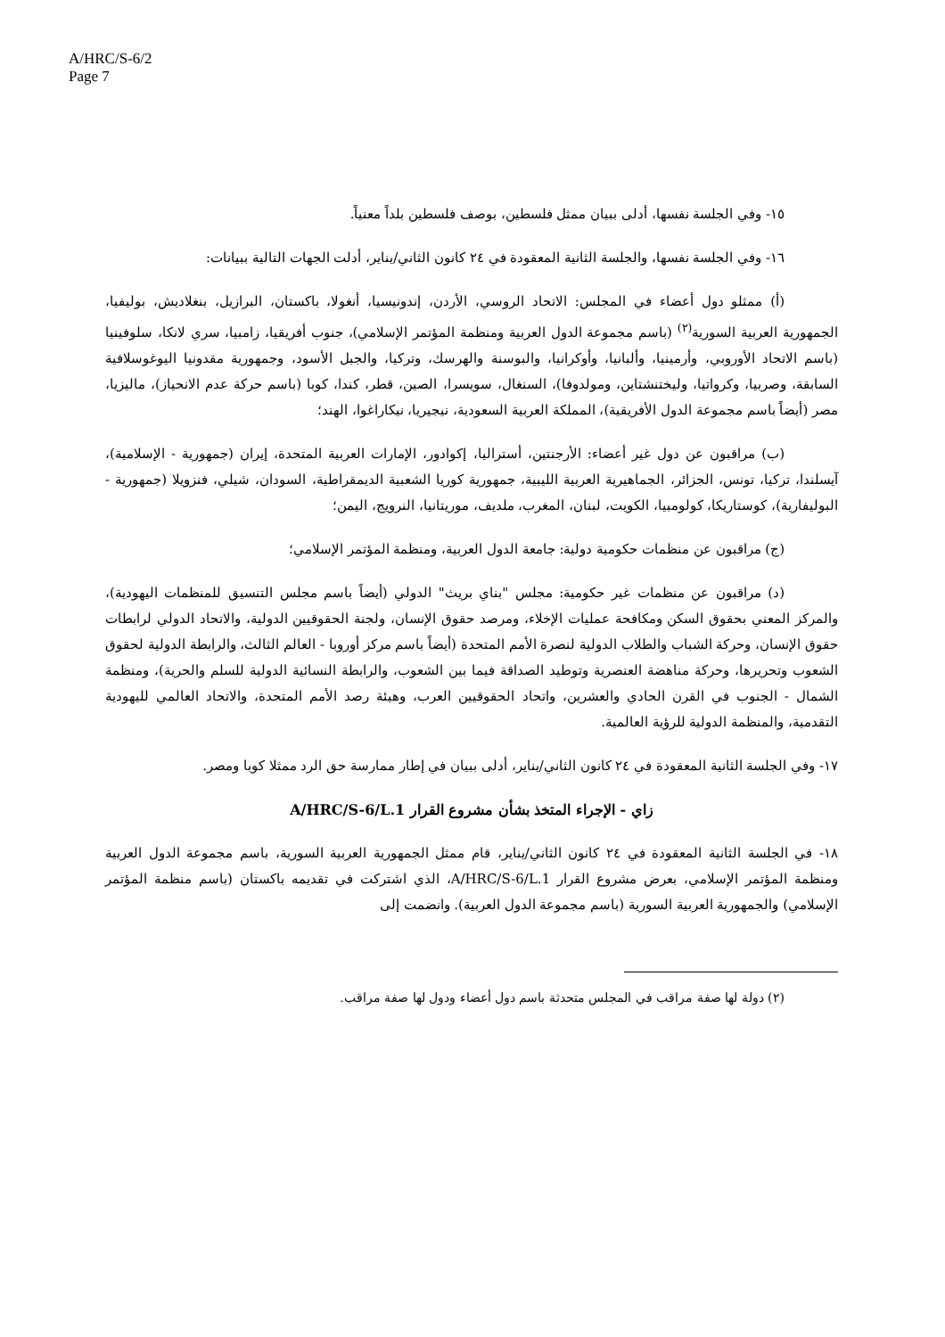A/HRC/S-6/2
Page 7
١٥- وفي الجلسة نفسها، أدلى ببيان ممثل فلسطين، بوصف فلسطين بلداً معنياً.
١٦- وفي الجلسة نفسها، والجلسة الثانية المعقودة في ٢٤ كانون الثاني/يناير، أدلت الجهات التالية ببيانات:
(أ) ممثلو دول أعضاء في المجلس: الاتحاد الروسي، الأردن، إندونيسيا، أنغولا، باكستان، البرازيل، بنغلاديش، بوليفيا، الجمهورية العربية السورية<sup>(٢)</sup> (باسم مجموعة الدول العربية ومنظمة المؤتمر الإسلامي)، جنوب أفريقيا، زامبيا، سري لانكا، سلوفينيا (باسم الاتحاد الأوروبي، وأرمينيا، وألبانيا، وأوكرانيا، والبوسنة والهرسك، وتركيا، والجبل الأسود، وجمهورية مقدونيا اليوغوسلافية السابقة، وصربيا، وكرواتيا، وليختنشتاين، ومولدوفا)، السنغال، سويسرا، الصين، قطر، كندا، كوبا (باسم حركة عدم الانحياز)، ماليزيا، مصر (أيضاً باسم مجموعة الدول الأفريقية)، المملكة العربية السعودية، نيجيريا، نيكاراغوا، الهند؛
(ب) مراقبون عن دول غير أعضاء: الأرجنتين، أستراليا، إكوادور، الإمارات العربية المتحدة، إيران (جمهورية - الإسلامية)، آيسلندا، تركيا، تونس، الجزائر، الجماهيرية العربية الليبية، جمهورية كوريا الشعبية الديمقراطية، السودان، شيلي، فنزويلا (جمهورية - البوليفارية)، كوستاريكا، كولومبيا، الكويت، لبنان، المغرب، ملديف، موريتانيا، النرويج، اليمن؛
(ج) مراقبون عن منظمات حكومية دولية: جامعة الدول العربية، ومنظمة المؤتمر الإسلامي؛
(د) مراقبون عن منظمات غير حكومية: مجلس "بناي بريث" الدولي (أيضاً باسم مجلس التنسيق للمنظمات اليهودية)، والمركز المعني بحقوق السكن ومكافحة عمليات الإخلاء، ومرصد حقوق الإنسان، ولجنة الحقوقيين الدولية، والاتحاد الدولي لرابطات حقوق الإنسان، وحركة الشباب والطلاب الدولية لنصرة الأمم المتحدة (أيضاً باسم مركز أوروبا - العالم الثالث، والرابطة الدولية لحقوق الشعوب وتحريرها، وحركة مناهضة العنصرية وتوطيد الصداقة فيما بين الشعوب، والرابطة النسائية الدولية للسلم والحرية)، ومنظمة الشمال - الجنوب في القرن الحادي والعشرين، واتحاد الحقوقيين العرب، وهيئة رصد الأمم المتحدة، والاتحاد العالمي لليهودية التقدمية، والمنظمة الدولية للرؤية العالمية.
١٧- وفي الجلسة الثانية المعقودة في ٢٤ كانون الثاني/يناير، أدلى ببيان في إطار ممارسة حق الرد ممثلا كوبا ومصر.
زاي - الإجراء المتخذ بشأن مشروع القرار A/HRC/S-6/L.1
١٨- في الجلسة الثانية المعقودة في ٢٤ كانون الثاني/يناير، قام ممثل الجمهورية العربية السورية، باسم مجموعة الدول العربية ومنظمة المؤتمر الإسلامي، بعرض مشروع القرار A/HRC/S-6/L.1، الذي اشتركت في تقديمه باكستان (باسم منظمة المؤتمر الإسلامي) والجمهورية العربية السورية (باسم مجموعة الدول العربية). وانضمت إلى
(٢) دولة لها صفة مراقب في المجلس متحدثة باسم دول أعضاء ودول لها صفة مراقب.